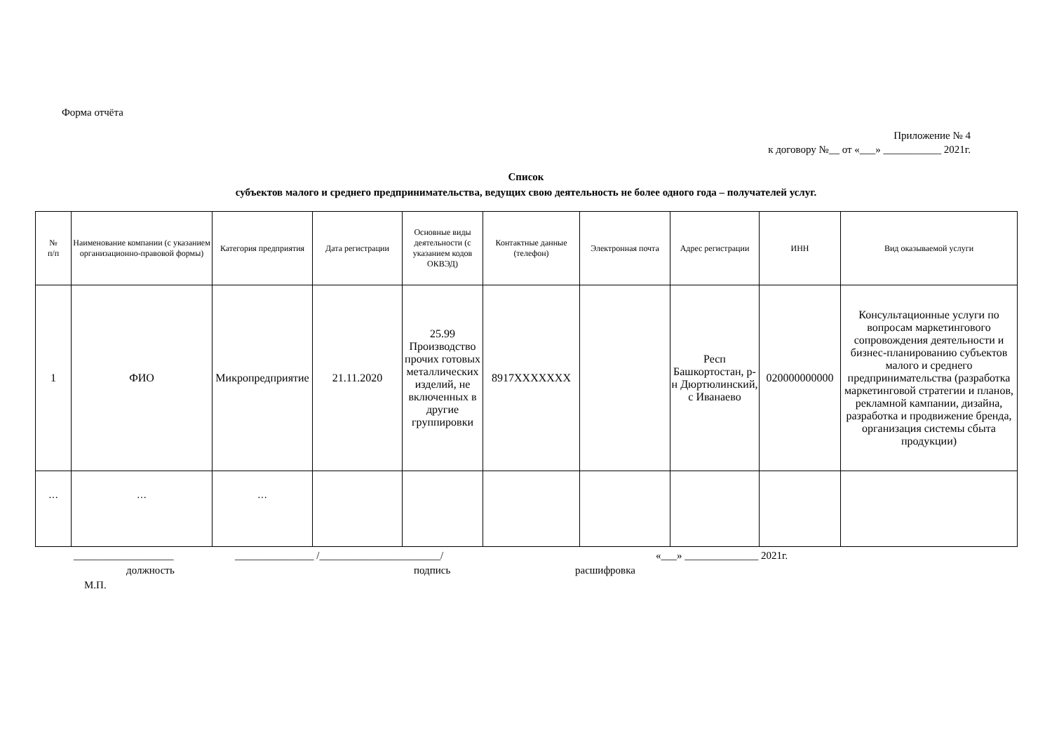Форма отчёта
Приложение № 4
к договору №__ от «___» ___________ 2021г.
Список
субъектов малого и среднего предпринимательства, ведущих свою деятельность не более одного года – получателей услуг.
| № п/п | Наименование компании (с указанием организационно-правовой формы) | Категория предприятия | Дата регистрации | Основные виды деятельности (с указанием кодов ОКВЭД) | Контактные данные (телефон) | Электронная почта | Адрес регистрации | ИНН | Вид оказываемой услуги |
| --- | --- | --- | --- | --- | --- | --- | --- | --- | --- |
| 1 | ФИО | Микропредприятие | 21.11.2020 | 25.99 Производство прочих готовых металлических изделий, не включенных в другие группировки | 8917XXXXXXX | | Респ Башкортостан, р-н Дюртюлинский, с Иванаево | 020000000000 | Консультационные услуги по вопросам маркетингового сопровождения деятельности и бизнес-планированию субъектов малого и среднего предпринимательства (разработка маркетинговой стратегии и планов, рекламной кампании, дизайна, разработка и продвижение бренда, организация системы сбыта продукции) |
| … | … | … | | | | | | | |
___________________ _______________ /_______________________/ «___» ______________ 2021г.
должность подпись расшифровка
М.П.